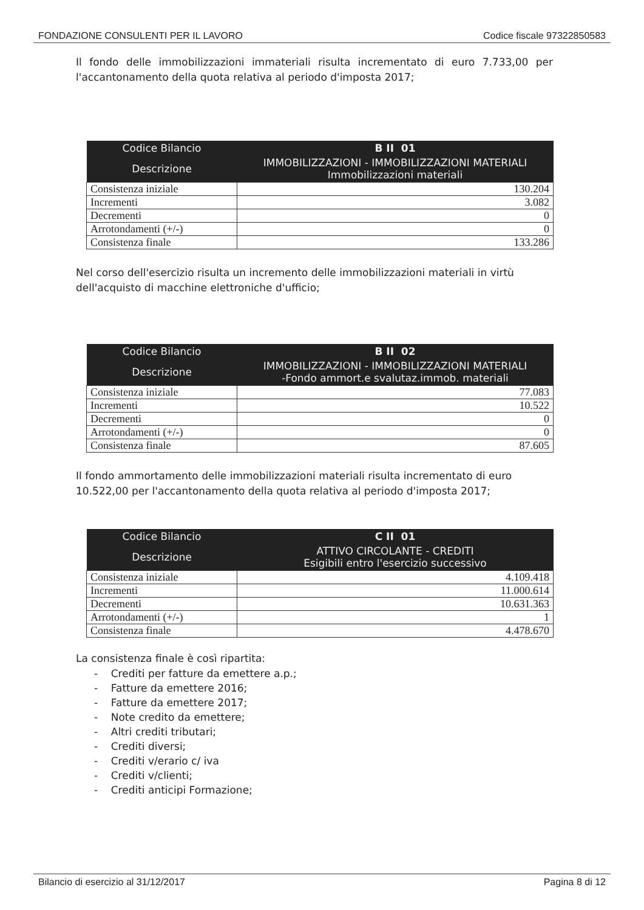FONDAZIONE CONSULENTI PER IL LAVORO Codice fiscale 97322850583
Il fondo delle immobilizzazioni immateriali risulta incrementato di euro 7.733,00 per l'accantonamento della quota relativa al periodo d'imposta 2017;
| Codice Bilancio | B II 01 |
| --- | --- |
| Descrizione | IMMOBILIZZAZIONI - IMMOBILIZZAZIONI MATERIALI Immobilizzazioni materiali |
| Consistenza iniziale | 130.204 |
| Incrementi | 3.082 |
| Decrementi | 0 |
| Arrotondamenti (+/-) | 0 |
| Consistenza finale | 133.286 |
Nel corso dell'esercizio risulta un incremento delle immobilizzazioni materiali in virtù dell'acquisto di macchine elettroniche d'ufficio;
| Codice Bilancio | B II 02 |
| --- | --- |
| Descrizione | IMMOBILIZZAZIONI - IMMOBILIZZAZIONI MATERIALI -Fondo ammort.e svalutaz.immob. materiali |
| Consistenza iniziale | 77.083 |
| Incrementi | 10.522 |
| Decrementi | 0 |
| Arrotondamenti (+/-) | 0 |
| Consistenza finale | 87.605 |
Il fondo ammortamento delle immobilizzazioni materiali risulta incrementato di euro 10.522,00 per l'accantonamento della quota relativa al periodo d'imposta 2017;
| Codice Bilancio | C II 01 |
| --- | --- |
| Descrizione | ATTIVO CIRCOLANTE - CREDITI Esigibili entro l'esercizio successivo |
| Consistenza iniziale | 4.109.418 |
| Incrementi | 11.000.614 |
| Decrementi | 10.631.363 |
| Arrotondamenti (+/-) | 1 |
| Consistenza finale | 4.478.670 |
La consistenza finale è così ripartita:
- Crediti per fatture da emettere a.p.;
- Fatture da emettere 2016;
- Fatture da emettere 2017;
- Note credito da emettere;
- Altri crediti tributari;
- Crediti diversi;
- Crediti v/erario c/ iva
- Crediti v/clienti;
- Crediti anticipi Formazione;
Bilancio di esercizio al 31/12/2017 Pagina 8 di 12